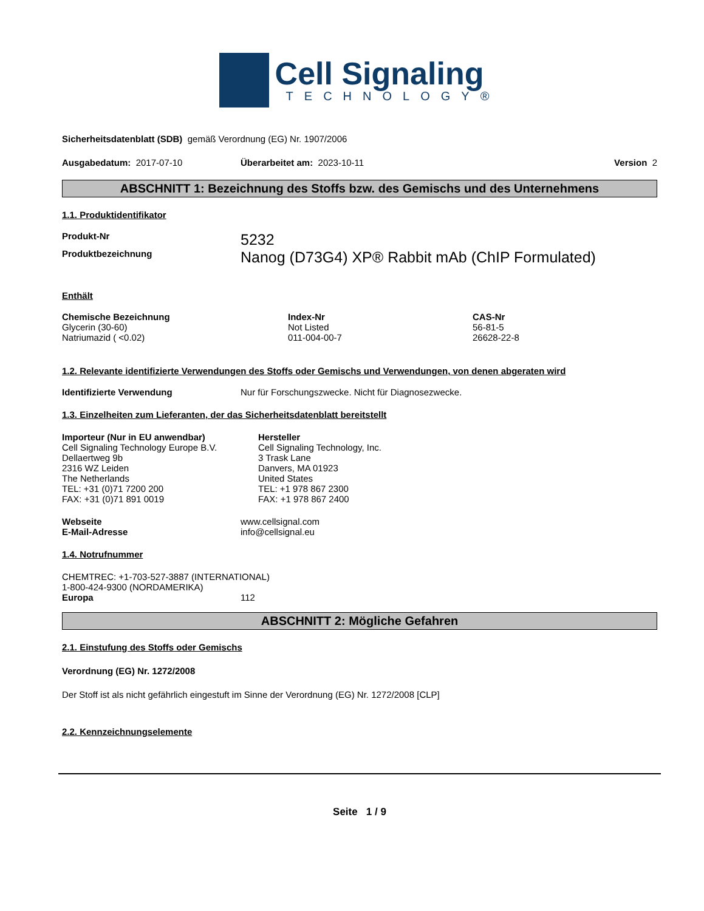Cell Signaling
TECHNOLOGY®
Sicherheitsdatenblatt (SDB) gemäß Verordnung (EG) Nr. 1907/2006
| Ausgabedatum: 2017-07-10 | Überarbeitet am: 2023-10-11 | Version 2 |
ABSCHNITT 1: Bezeichnung des Stoffs bzw. des Gemischs und des Unternehmens
1.1. Produktidentifikator
| Produkt-Nr | 5232 |
| Produktbezeichnung | Nanog (D73G4) XP® Rabbit mAb (ChIP Formulated) |
Enthält
| Chemische Bezeichnung | Index-Nr | CAS-Nr |
| --- | --- | --- |
| Glycerin (30-60) | Not Listed | 56-81-5 |
| Natriumazid ( <0.02) | 011-004-00-7 | 26628-22-8 |
1.2. Relevante identifizierte Verwendungen des Stoffs oder Gemischs und Verwendungen, von denen abgeraten wird
| Identifizierte Verwendung | Nur für Forschungszwecke. Nicht für Diagnosezwecke. |
1.3. Einzelheiten zum Lieferanten, der das Sicherheitsdatenblatt bereitstellt
| Importeur (Nur in EU anwendbar) Cell Signaling Technology Europe B.V. Dellaertweg 9b 2316 WZ Leiden The Netherlands TEL: +31 (0)71 7200 200 FAX: +31 (0)71 891 0019 | Hersteller Cell Signaling Technology, Inc. 3 Trask Lane Danvers, MA 01923 United States TEL: +1 978 867 2300 FAX: +1 978 867 2400 |
| Webseite | www.cellsignal.com |
| E-Mail-Adresse | info@cellsignal.eu |
1.4. Notrufnummer
CHEMTREC: +1-703-527-3887 (INTERNATIONAL)
1-800-424-9300 (NORDAMERIKA)
| Europa | 112 |
ABSCHNITT 2: Mögliche Gefahren
2.1. Einstufung des Stoffs oder Gemischs
Verordnung (EG) Nr. 1272/2008
Der Stoff ist als nicht gefährlich eingestuft im Sinne der Verordnung (EG) Nr. 1272/2008 [CLP]
2.2. Kennzeichnungselemente
Seite 1 / 9